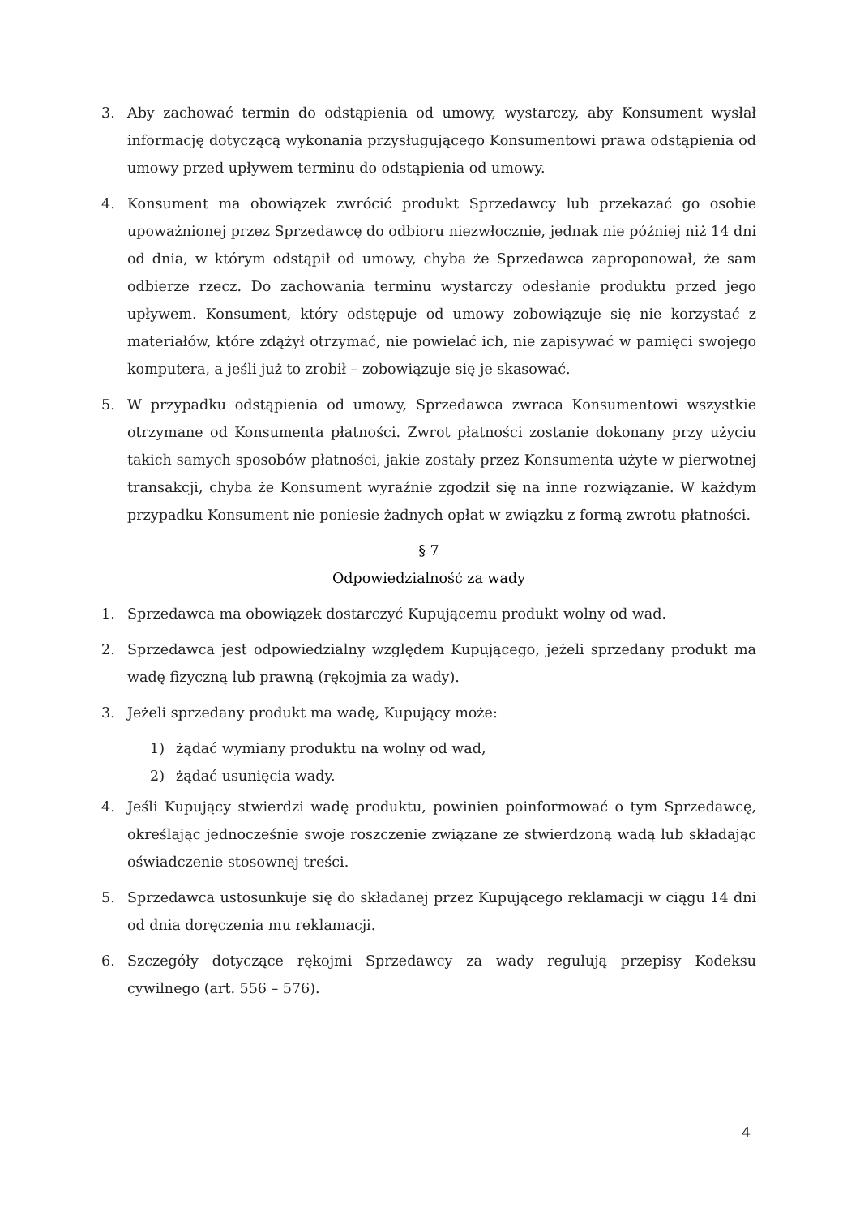3. Aby zachować termin do odstąpienia od umowy, wystarczy, aby Konsument wysłał informację dotyczącą wykonania przysługującego Konsumentowi prawa odstąpienia od umowy przed upływem terminu do odstąpienia od umowy.
4. Konsument ma obowiązek zwrócić produkt Sprzedawcy lub przekazać go osobie upoważnionej przez Sprzedawcę do odbioru niezwłocznie, jednak nie później niż 14 dni od dnia, w którym odstąpił od umowy, chyba że Sprzedawca zaproponował, że sam odbierze rzecz. Do zachowania terminu wystarczy odesłanie produktu przed jego upływem. Konsument, który odstępuje od umowy zobowiązuje się nie korzystać z materiałów, które zdążył otrzymać, nie powielać ich, nie zapisywać w pamięci swojego komputera, a jeśli już to zrobił – zobowiązuje się je skasować.
5. W przypadku odstąpienia od umowy, Sprzedawca zwraca Konsumentowi wszystkie otrzymane od Konsumenta płatności. Zwrot płatności zostanie dokonany przy użyciu takich samych sposobów płatności, jakie zostały przez Konsumenta użyte w pierwotnej transakcji, chyba że Konsument wyraźnie zgodził się na inne rozwiązanie. W każdym przypadku Konsument nie poniesie żadnych opłat w związku z formą zwrotu płatności.
§ 7
Odpowiedzialność za wady
1. Sprzedawca ma obowiązek dostarczyć Kupującemu produkt wolny od wad.
2. Sprzedawca jest odpowiedzialny względem Kupującego, jeżeli sprzedany produkt ma wadę fizyczną lub prawną (rękojmia za wady).
3. Jeżeli sprzedany produkt ma wadę, Kupujący może:
1) żądać wymiany produktu na wolny od wad,
2) żądać usunięcia wady.
4. Jeśli Kupujący stwierdzi wadę produktu, powinien poinformować o tym Sprzedawcę, określając jednocześnie swoje roszczenie związane ze stwierdzoną wadą lub składając oświadczenie stosownej treści.
5. Sprzedawca ustosunkuje się do składanej przez Kupującego reklamacji w ciągu 14 dni od dnia doręczenia mu reklamacji.
6. Szczegóły dotyczące rękojmi Sprzedawcy za wady regulują przepisy Kodeksu cywilnego (art. 556 – 576).
4